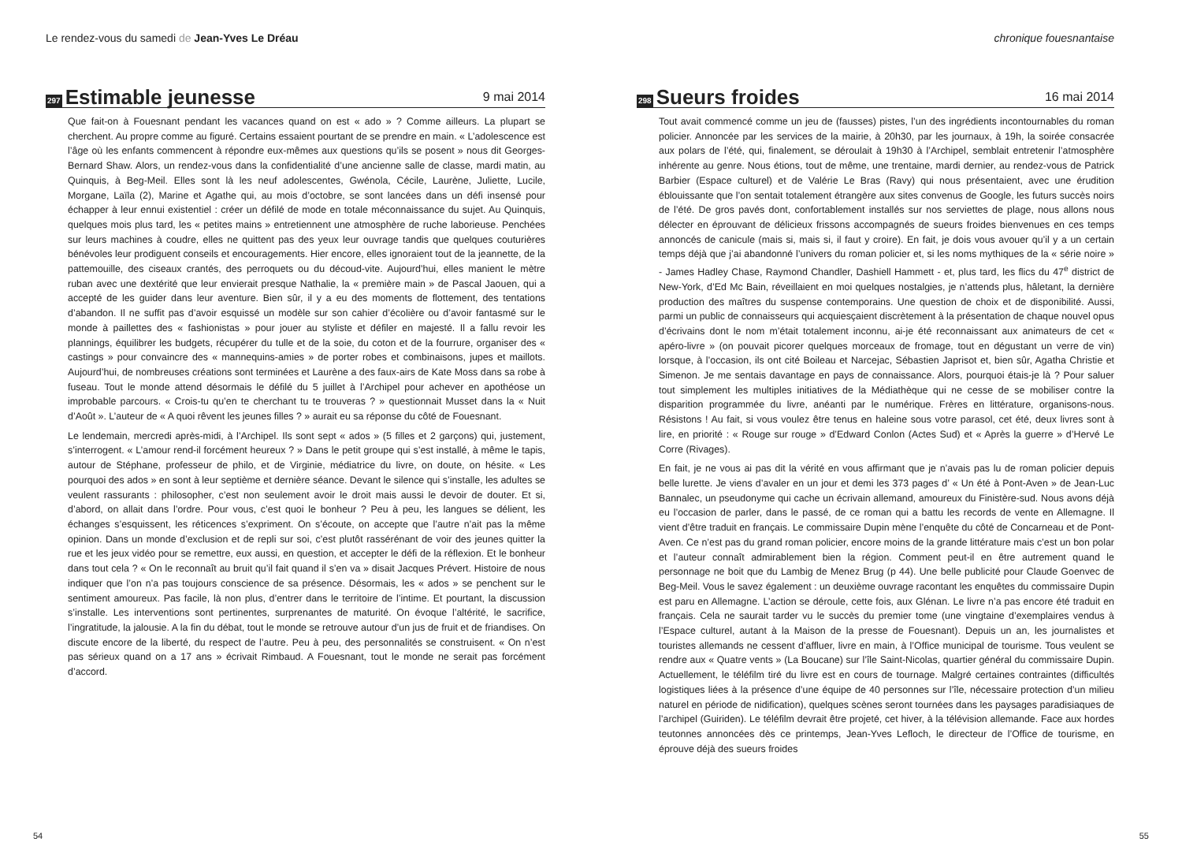Le rendez-vous du samedi de Jean-Yves Le Dréau
297 Estimable jeunesse 9 mai 2014
Que fait-on à Fouesnant pendant les vacances quand on est « ado » ? Comme ailleurs. La plupart se cherchent. Au propre comme au figuré. Certains essaient pourtant de se prendre en main. « L’adolescence est l’âge où les enfants commencent à répondre eux-mêmes aux questions qu’ils se posent » nous dit Georges-Bernard Shaw. Alors, un rendez-vous dans la confidentialité d’une ancienne salle de classe, mardi matin, au Quinquis, à Beg-Meil. Elles sont là les neuf adolescentes, Gwénola, Cécile, Laurène, Juliette, Lucile, Morgane, Laïla (2), Marine et Agathe qui, au mois d’octobre, se sont lancées dans un défi insensé pour échapper à leur ennui existentiel : créer un défilé de mode en totale méconnaissance du sujet. Au Quinquis, quelques mois plus tard, les « petites mains » entretiennent une atmosphère de ruche laborieuse. Penchées sur leurs machines à coudre, elles ne quittent pas des yeux leur ouvrage tandis que quelques couturières bénévoles leur prodiguent conseils et encouragements. Hier encore, elles ignoraient tout de la jeannette, de la pattemouille, des ciseaux crantés, des perroquets ou du découd-vite. Aujourd’hui, elles manient le mètre ruban avec une dextérité que leur envierait presque Nathalie, la « première main » de Pascal Jaouen, qui a accepté de les guider dans leur aventure. Bien sûr, il y a eu des moments de flottement, des tentations d’abandon. Il ne suffit pas d’avoir esquissé un modèle sur son cahier d’écolière ou d’avoir fantasmé sur le monde à paillettes des « fashionistas » pour jouer au styliste et défiler en majesté. Il a fallu revoir les plannings, équilibrer les budgets, récupérer du tulle et de la soie, du coton et de la fourrure, organiser des « castings » pour convaincre des « mannequins-amies » de porter robes et combinaisons, jupes et maillots. Aujourd’hui, de nombreuses créations sont terminées et Laurène a des faux-airs de Kate Moss dans sa robe à fuseau. Tout le monde attend désormais le défilé du 5 juillet à l’Archipel pour achever en apothéose un improbable parcours. « Crois-tu qu’en te cherchant tu te trouveras ? » questionnait Musset dans la « Nuit d’Août ». L’auteur de « A quoi rêvent les jeunes filles ? » aurait eu sa réponse du côté de Fouesnant.
Le lendemain, mercredi après-midi, à l’Archipel. Ils sont sept « ados » (5 filles et 2 garçons) qui, justement, s’interrogent. « L’amour rend-il forcément heureux ? » Dans le petit groupe qui s’est installé, à même le tapis, autour de Stéphane, professeur de philo, et de Virginie, médiatrice du livre, on doute, on hésite. « Les pourquoi des ados » en sont à leur septième et dernière séance. Devant le silence qui s’installe, les adultes se veulent rassurants : philosopher, c’est non seulement avoir le droit mais aussi le devoir de douter. Et si, d’abord, on allait dans l’ordre. Pour vous, c’est quoi le bonheur ? Peu à peu, les langues se délient, les échanges s’esquissent, les réticences s’expriment. On s’écoute, on accepte que l’autre n’ait pas la même opinion. Dans un monde d’exclusion et de repli sur soi, c’est plutôt rassérénant de voir des jeunes quitter la rue et les jeux vidéo pour se remettre, eux aussi, en question, et accepter le défi de la réflexion. Et le bonheur dans tout cela ? « On le reconnaît au bruit qu’il fait quand il s’en va » disait Jacques Prévert. Histoire de nous indiquer que l’on n’a pas toujours conscience de sa présence. Désormais, les « ados » se penchent sur le sentiment amoureux. Pas facile, là non plus, d’entrer dans le territoire de l’intime. Et pourtant, la discussion s’installe. Les interventions sont pertinentes, surprenantes de maturité. On évoque l’altérité, le sacrifice, l’ingratitude, la jalousie. A la fin du débat, tout le monde se retrouve autour d’un jus de fruit et de friandises. On discute encore de la liberté, du respect de l’autre. Peu à peu, des personnalités se construisent. « On n’est pas sérieux quand on a 17 ans » écrivait Rimbaud. A Fouesnant, tout le monde ne serait pas forcément d’accord.
54
chronique fouesnantaise
298 Sueurs froides 16 mai 2014
Tout avait commencé comme un jeu de (fausses) pistes, l’un des ingrédients incontournables du roman policier. Annoncée par les services de la mairie, à 20h30, par les journaux, à 19h, la soirée consacrée aux polars de l’été, qui, finalement, se déroulait à 19h30 à l’Archipel, semblait entretenir l’atmosphère inhérente au genre. Nous étions, tout de même, une trentaine, mardi dernier, au rendez-vous de Patrick Barbier (Espace culturel) et de Valérie Le Bras (Ravy) qui nous présentaient, avec une érudition éblouissante que l’on sentait totalement étrangère aux sites convenus de Google, les futurs succès noirs de l’été. De gros pavés dont, confortablement installés sur nos serviettes de plage, nous allons nous délecter en éprouvant de délicieux frissons accompagnés de sueurs froides bienvenues en ces temps annoncés de canicule (mais si, mais si, il faut y croire). En fait, je dois vous avouer qu’il y a un certain temps déjà que j’ai abandonné l’univers du roman policier et, si les noms mythiques de la « série noire » - James Hadley Chase, Raymond Chandler, Dashiell Hammett - et, plus tard, les flics du 47<sup>e</sup> district de New-York, d’Ed Mc Bain, réveillaient en moi quelques nostalgies, je n’attends plus, hâletant, la dernière production des maîtres du suspense contemporains. Une question de choix et de disponibilité. Aussi, parmi un public de connaisseurs qui acquiesçaient discrètement à la présentation de chaque nouvel opus d’écrivains dont le nom m’était totalement inconnu, ai-je été reconnaissant aux animateurs de cet « apéro-livre » (on pouvait picorer quelques morceaux de fromage, tout en dégustant un verre de vin) lorsque, à l’occasion, ils ont cité Boileau et Narcejac, Sébastien Japrisot et, bien sûr, Agatha Christie et Simenon. Je me sentais davantage en pays de connaissance. Alors, pourquoi étais-je là ? Pour saluer tout simplement les multiples initiatives de la Médiathèque qui ne cesse de se mobiliser contre la disparition programmée du livre, anéanti par le numérique. Frères en littérature, organisons-nous. Résistons ! Au fait, si vous voulez être tenus en haleine sous votre parasol, cet été, deux livres sont à lire, en priorité : « Rouge sur rouge » d’Edward Conlon (Actes Sud) et « Après la guerre » d’Hervé Le Corre (Rivages).
En fait, je ne vous ai pas dit la vérité en vous affirmant que je n’avais pas lu de roman policier depuis belle lurette. Je viens d’avaler en un jour et demi les 373 pages d’ « Un été à Pont-Aven » de Jean-Luc Bannalec, un pseudonyme qui cache un écrivain allemand, amoureux du Finistère-sud. Nous avons déjà eu l’occasion de parler, dans le passé, de ce roman qui a battu les records de vente en Allemagne. Il vient d’être traduit en français. Le commissaire Dupin mène l’enquête du côté de Concarneau et de Pont-Aven. Ce n’est pas du grand roman policier, encore moins de la grande littérature mais c’est un bon polar et l’auteur connaît admirablement bien la région. Comment peut-il en être autrement quand le personnage ne boit que du Lambig de Menez Brug (p 44). Une belle publicité pour Claude Goenvec de Beg-Meil. Vous le savez également : un deuxième ouvrage racontant les enquêtes du commissaire Dupin est paru en Allemagne. L’action se déroule, cette fois, aux Glénan. Le livre n’a pas encore été traduit en français. Cela ne saurait tarder vu le succès du premier tome (une vingtaine d’exemplaires vendus à l’Espace culturel, autant à la Maison de la presse de Fouesnant). Depuis un an, les journalistes et touristes allemands ne cessent d’affluer, livre en main, à l’Office municipal de tourisme. Tous veulent se rendre aux « Quatre vents » (La Boucane) sur l’île Saint-Nicolas, quartier général du commissaire Dupin. Actuellement, le téléfilm tiré du livre est en cours de tournage. Malgré certaines contraintes (difficultés logistiques liées à la présence d’une équipe de 40 personnes sur l’île, nécessaire protection d’un milieu naturel en période de nidification), quelques scènes seront tournées dans les paysages paradisiaques de l’archipel (Guiriden). Le téléfilm devrait être projeté, cet hiver, à la télévision allemande. Face aux hordes teutonnes annoncées dès ce printemps, Jean-Yves Lefloch, le directeur de l’Office de tourisme, en éprouve déjà des sueurs froides
55